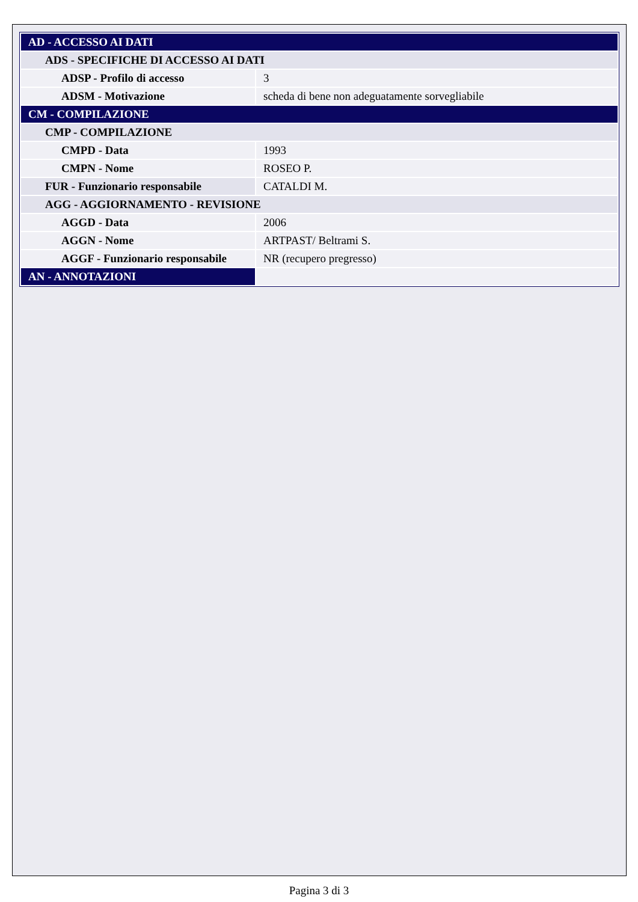| AD - ACCESSO AI DATI | |
| ADS - SPECIFICHE DI ACCESSO AI DATI | |
| ADSP - Profilo di accesso | 3 |
| ADSM - Motivazione | scheda di bene non adeguatamente sorvegliabile |
| CM - COMPILAZIONE | |
| CMP - COMPILAZIONE | |
| CMPD - Data | 1993 |
| CMPN - Nome | ROSEO P. |
| FUR - Funzionario responsabile | CATALDI M. |
| AGG - AGGIORNAMENTO - REVISIONE | |
| AGGD - Data | 2006 |
| AGGN - Nome | ARTPAST/ Beltrami S. |
| AGGF - Funzionario responsabile | NR (recupero pregresso) |
| AN - ANNOTAZIONI | |
Pagina 3 di 3